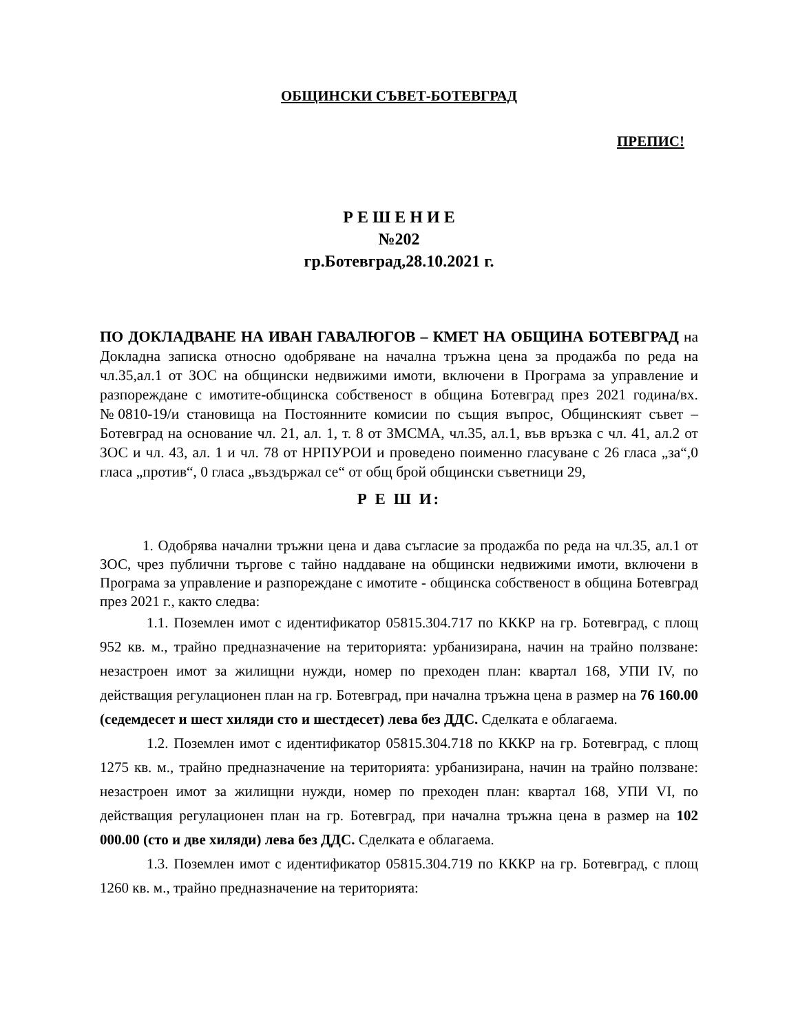ОБЩИНСКИ СЪВЕТ-БОТЕВГРАД
ПРЕПИС!
Р Е Ш Е Н И Е
№202
гр.Ботевград,28.10.2021 г.
ПО ДОКЛАДВАНЕ НА ИВАН ГАВАЛЮГОВ – КМЕТ НА ОБЩИНА БОТЕВГРАД на Докладна записка относно одобряване на начална тръжна цена за продажба по реда на чл.35,ал.1 от ЗОС на общински недвижими имоти, включени в Програма за управление и разпореждане с имотите-общинска собственост в община Ботевград през 2021 година/вх.№0810-19/и становища на Постоянните комисии по същия въпрос, Общинският съвет –Ботевград на основание чл. 21, ал. 1, т. 8 от ЗМСМА, чл.35, ал.1, във връзка с чл. 41, ал.2 от ЗОС и чл. 43, ал. 1 и чл. 78 от НРПУРОИ и проведено поименно гласуване с 26 гласа „за“,0 гласа „против“, 0 гласа „въздържал се“ от общ брой общински съветници 29,
Р Е Ш И:
1. Одобрява начални тръжни цена и дава съгласие за продажба по реда на чл.35, ал.1 от ЗОС, чрез публични търгове с тайно наддаване на общински недвижими имоти, включени в Програма за управление и разпореждане с имотите - общинска собственост в община Ботевград през 2021 г., както следва:
1.1. Поземлен имот с идентификатор 05815.304.717 по КККР на гр. Ботевград, с площ 952 кв. м., трайно предназначение на територията: урбанизирана, начин на трайно ползване: незастроен имот за жилищни нужди, номер по преходен план: квартал 168, УПИ IV, по действащия регулационен план на гр. Ботевград, при начална тръжна цена в размер на 76 160.00 (седемдесет и шест хиляди сто и шестдесет) лева без ДДС. Сделката е облагаема.
1.2. Поземлен имот с идентификатор 05815.304.718 по КККР на гр. Ботевград, с площ 1275 кв. м., трайно предназначение на територията: урбанизирана, начин на трайно ползване: незастроен имот за жилищни нужди, номер по преходен план: квартал 168, УПИ VI, по действащия регулационен план на гр. Ботевград, при начална тръжна цена в размер на 102 000.00 (сто и две хиляди) лева без ДДС. Сделката е облагаема.
1.3. Поземлен имот с идентификатор 05815.304.719 по КККР на гр. Ботевград, с площ 1260 кв. м., трайно предназначение на територията: